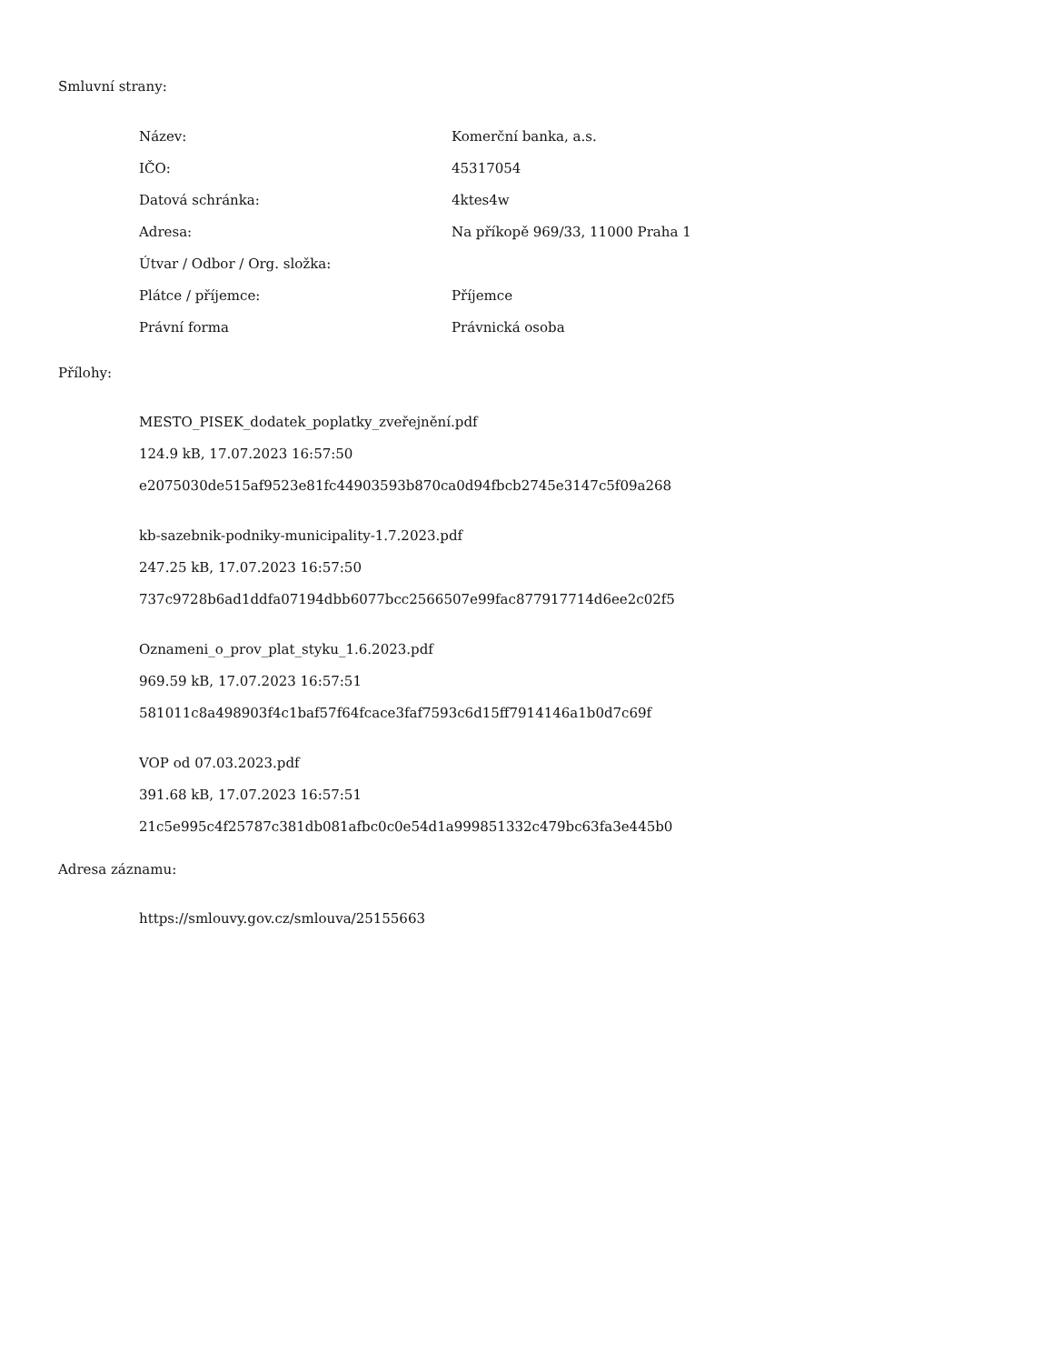Smluvní strany:
| Název: | Komerční banka, a.s. |
| IČO: | 45317054 |
| Datová schránka: | 4ktes4w |
| Adresa: | Na příkopě 969/33, 11000 Praha 1 |
| Útvar / Odbor / Org. složka: | |
| Plátce / příjemce: | Příjemce |
| Právní forma | Právnická osoba |
Přílohy:
MESTO_PISEK_dodatek_poplatky_zveřejnění.pdf
124.9 kB, 17.07.2023 16:57:50
e2075030de515af9523e81fc44903593b870ca0d94fbcb2745e3147c5f09a268
kb-sazebnik-podniky-municipality-1.7.2023.pdf
247.25 kB, 17.07.2023 16:57:50
737c9728b6ad1ddfa07194dbb6077bcc2566507e99fac877917714d6ee2c02f5
Oznameni_o_prov_plat_styku_1.6.2023.pdf
969.59 kB, 17.07.2023 16:57:51
581011c8a498903f4c1baf57f64fcace3faf7593c6d15ff7914146a1b0d7c69f
VOP od 07.03.2023.pdf
391.68 kB, 17.07.2023 16:57:51
21c5e995c4f25787c381db081afbc0c0e54d1a999851332c479bc63fa3e445b0
Adresa záznamu:
https://smlouvy.gov.cz/smlouva/25155663